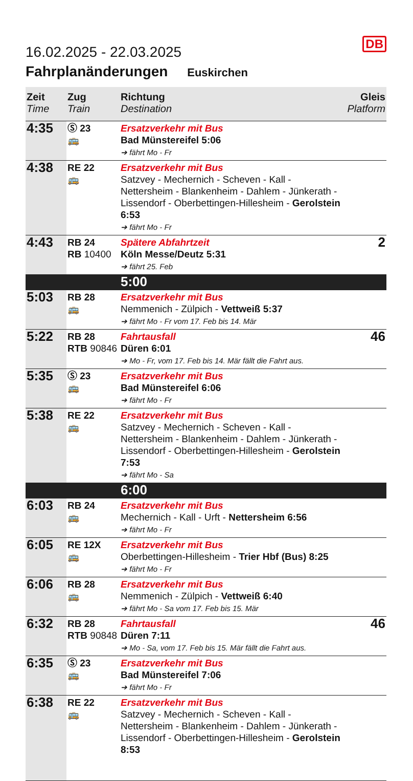DB
16.02.2025 - 22.03.2025
Fahrplanänderungen Euskirchen
| Zeit Time | Zug Train | Richtung Destination | Gleis Platform |
| --- | --- | --- | --- |
| 4:35 | Ⓢ 23 🚌 | Ersatzverkehr mit Bus Bad Münstereifel 5:06 ➔ fährt Mo - Fr | |
| 4:38 | RE 22 🚌 | Ersatzverkehr mit Bus Satzvey - Mechernich - Scheven - Kall - Nettersheim - Blankenheim - Dahlem - Jünkerath - Lissendorf - Oberbettingen-Hillesheim - Gerolstein 6:53 ➔ fährt Mo - Fr | |
| 4:43 | RB 24 RB 10400 | Spätere Abfahrtzeit Köln Messe/Deutz 5:31 ➔ fährt 25. Feb | 2 |
| | | 5:00 | |
| 5:03 | RB 28 🚌 | Ersatzverkehr mit Bus Nemmenich - Zülpich - Vettweiß 5:37 ➔ fährt Mo - Fr vom 17. Feb bis 14. Mär | |
| 5:22 | RB 28 RTB 90846 | Fahrtausfall Düren 6:01 ➔ Mo - Fr, vom 17. Feb bis 14. Mär fällt die Fahrt aus. | 46 |
| 5:35 | Ⓢ 23 🚌 | Ersatzverkehr mit Bus Bad Münstereifel 6:06 ➔ fährt Mo - Fr | |
| 5:38 | RE 22 🚌 | Ersatzverkehr mit Bus Satzvey - Mechernich - Scheven - Kall - Nettersheim - Blankenheim - Dahlem - Jünkerath - Lissendorf - Oberbettingen-Hillesheim - Gerolstein 7:53 ➔ fährt Mo - Sa | |
| | | 6:00 | |
| 6:03 | RB 24 🚌 | Ersatzverkehr mit Bus Mechernich - Kall - Urft - Nettersheim 6:56 ➔ fährt Mo - Fr | |
| 6:05 | RE 12X 🚌 | Ersatzverkehr mit Bus Oberbettingen-Hillesheim - Trier Hbf (Bus) 8:25 ➔ fährt Mo - Fr | |
| 6:06 | RB 28 🚌 | Ersatzverkehr mit Bus Nemmenich - Zülpich - Vettweiß 6:40 ➔ fährt Mo - Sa vom 17. Feb bis 15. Mär | |
| 6:32 | RB 28 RTB 90848 | Fahrtausfall Düren 7:11 ➔ Mo - Sa, vom 17. Feb bis 15. Mär fällt die Fahrt aus. | 46 |
| 6:35 | Ⓢ 23 🚌 | Ersatzverkehr mit Bus Bad Münstereifel 7:06 ➔ fährt Mo - Fr | |
| 6:38 | RE 22 🚌 | Ersatzverkehr mit Bus Satzvey - Mechernich - Scheven - Kall - Nettersheim - Blankenheim - Dahlem - Jünkerath - Lissendorf - Oberbettingen-Hillesheim - Gerolstein 8:53 | |